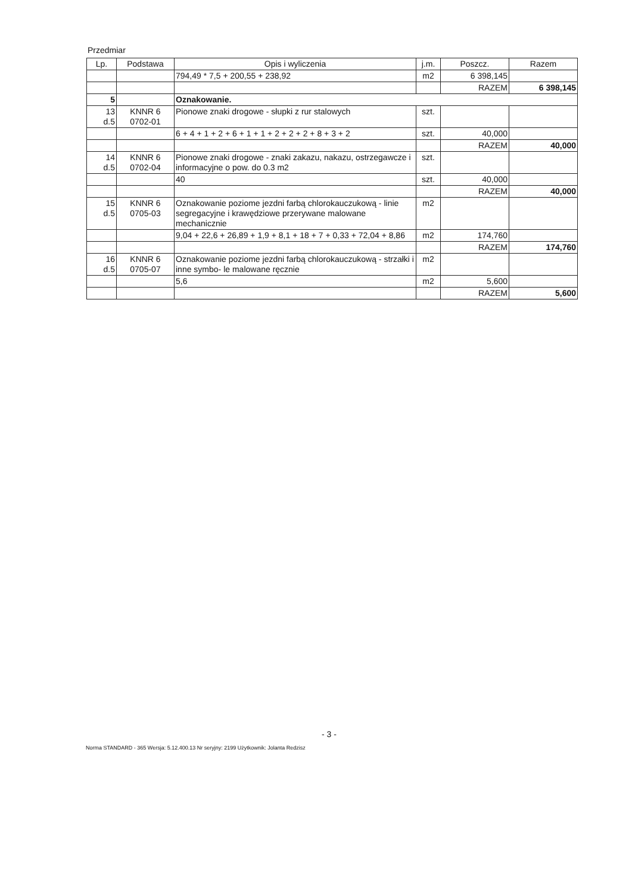Przedmiar
| Lp. | Podstawa | Opis i wyliczenia | j.m. | Poszcz. | Razem |
| --- | --- | --- | --- | --- | --- |
| | | 794,49 * 7,5 + 200,55 + 238,92 | m2 | 6 398,145 | |
| | | | | RAZEM | 6 398,145 |
| 5 | | Oznakowanie. | | | |
| 13 d.5 | KNNR 6 0702-01 | Pionowe znaki drogowe - słupki z rur stalowych | szt. | | |
| | | 6 + 4 + 1 + 2 + 6 + 1 + 1 + 2 + 2 + 2 + 8 + 3 + 2 | szt. | 40,000 | |
| | | | | RAZEM | 40,000 |
| 14 d.5 | KNNR 6 0702-04 | Pionowe znaki drogowe - znaki zakazu, nakazu, ostrzegawcze i informacyjne o pow. do 0.3 m2 | szt. | | |
| | | 40 | szt. | 40,000 | |
| | | | | RAZEM | 40,000 |
| 15 d.5 | KNNR 6 0705-03 | Oznakowanie poziome jezdni farbą chlorokauczukową - linie segregacyjne i krawędziowe przerywane malowane mechanicznie | m2 | | |
| | | 9,04 + 22,6 + 26,89 + 1,9 + 8,1 + 18 + 7 + 0,33 + 72,04 + 8,86 | m2 | 174,760 | |
| | | | | RAZEM | 174,760 |
| 16 d.5 | KNNR 6 0705-07 | Oznakowanie poziome jezdni farbą chlorokauczukową - strzałki i inne symbo- le malowane ręcznie | m2 | | |
| | | 5,6 | m2 | 5,600 | |
| | | | | RAZEM | 5,600 |
- 3 -
Norma STANDARD - 365 Wersja: 5.12.400.13 Nr seryjny: 2199 Użytkownik: Jolanta Redzisz